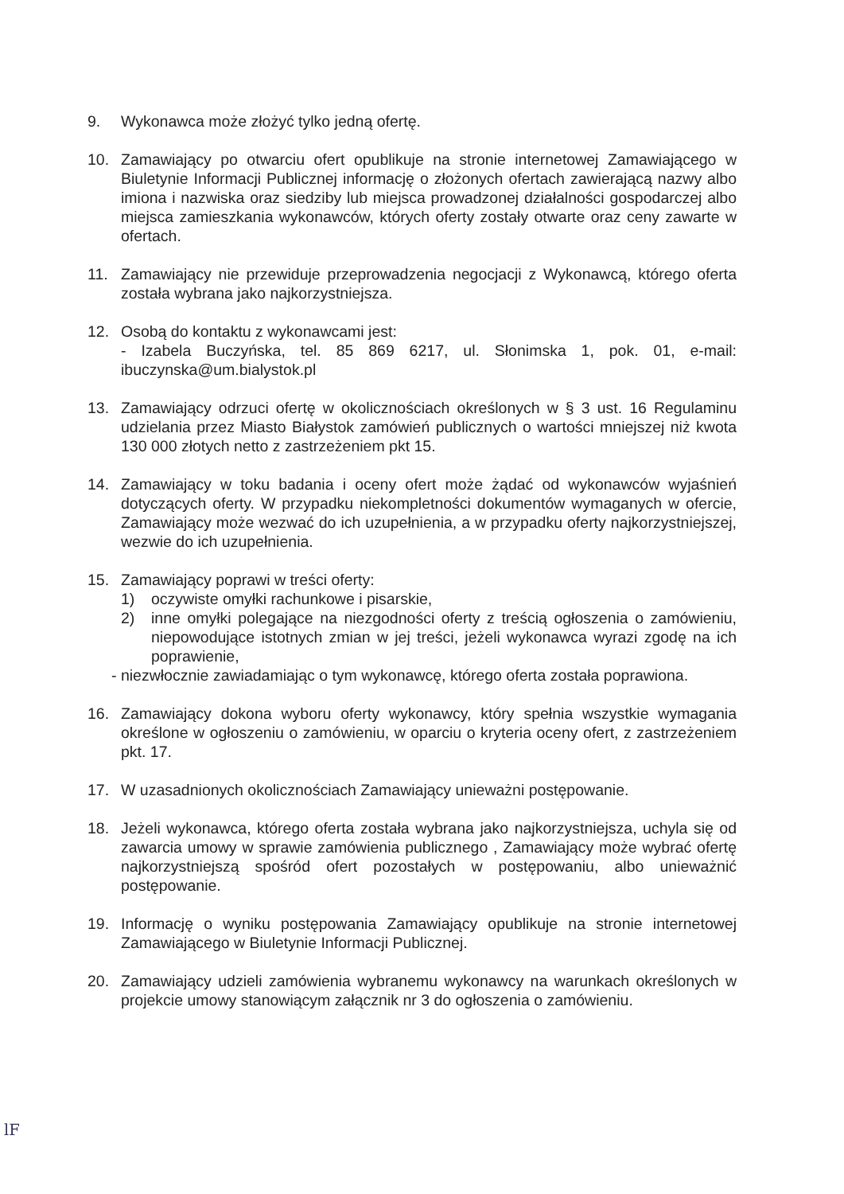9. Wykonawca może złożyć tylko jedną ofertę.
10. Zamawiający po otwarciu ofert opublikuje na stronie internetowej Zamawiającego w Biuletynie Informacji Publicznej informację o złożonych ofertach zawierającą nazwy albo imiona i nazwiska oraz siedziby lub miejsca prowadzonej działalności gospodarczej albo miejsca zamieszkania wykonawców, których oferty zostały otwarte oraz ceny zawarte w ofertach.
11. Zamawiający nie przewiduje przeprowadzenia negocjacji z Wykonawcą, którego oferta została wybrana jako najkorzystniejsza.
12. Osobą do kontaktu z wykonawcami jest:
- Izabela Buczyńska, tel. 85 869 6217, ul. Słonimska 1, pok. 01, e-mail: ibuczynska@um.bialystok.pl
13. Zamawiający odrzuci ofertę w okolicznościach określonych w § 3 ust. 16 Regulaminu udzielania przez Miasto Białystok zamówień publicznych o wartości mniejszej niż kwota 130 000 złotych netto z zastrzeżeniem pkt 15.
14. Zamawiający w toku badania i oceny ofert może żądać od wykonawców wyjaśnień dotyczących oferty. W przypadku niekompletności dokumentów wymaganych w ofercie, Zamawiający może wezwać do ich uzupełnienia, a w przypadku oferty najkorzystniejszej, wezwie do ich uzupełnienia.
15. Zamawiający poprawi w treści oferty:
1) oczywiste omyłki rachunkowe i pisarskie,
2) inne omyłki polegające na niezgodności oferty z treścią ogłoszenia o zamówieniu, niepowodujące istotnych zmian w jej treści, jeżeli wykonawca wyrazi zgodę na ich poprawienie,
- niezwłocznie zawiadamiając o tym wykonawcę, którego oferta została poprawiona.
16. Zamawiający dokona wyboru oferty wykonawcy, który spełnia wszystkie wymagania określone w ogłoszeniu o zamówieniu, w oparciu o kryteria oceny ofert, z zastrzeżeniem pkt. 17.
17. W uzasadnionych okolicznościach Zamawiający unieważni postępowanie.
18. Jeżeli wykonawca, którego oferta została wybrana jako najkorzystniejsza, uchyla się od zawarcia umowy w sprawie zamówienia publicznego , Zamawiający może wybrać ofertę najkorzystniejszą spośród ofert pozostałych w postępowaniu, albo unieważnić postępowanie.
19. Informację o wyniku postępowania Zamawiający opublikuje na stronie internetowej Zamawiającego w Biuletynie Informacji Publicznej.
20. Zamawiający udzieli zamówienia wybranemu wykonawcy na warunkach określonych w projekcie umowy stanowiącym załącznik nr 3 do ogłoszenia o zamówieniu.
lF